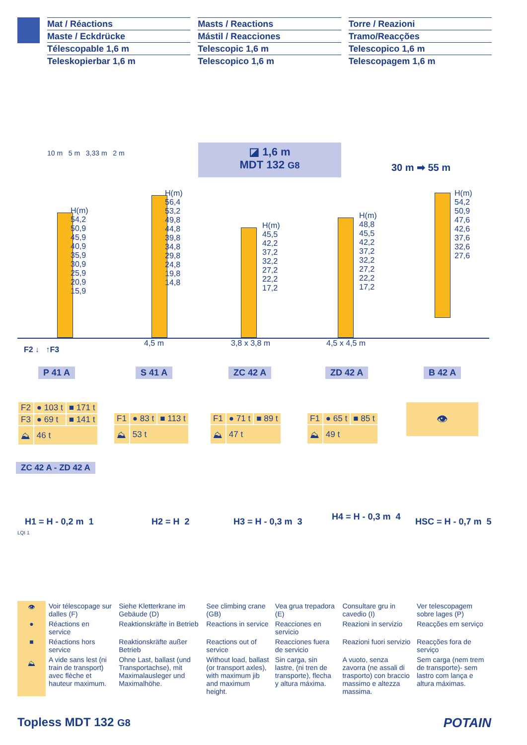Mat / Réactions
Maste / Eckdrücke
Télescopable 1,6 m
Teleskopierbar 1,6 m
Masts / Reactions
Mástil / Reacciones
Telescopic 1,6 m
Telescopico 1,6 m
Torre / Reazioni
Tramo/Reacções
Telescopico 1,6 m
Telescopagem 1,6 m
10 m 5 m 3,33 m 2 m
◪ 1,6 m
MDT 132 G8
30 m ➡ 55 m
H(m)
54,2
50,9
45,9
40,9
35,9
30,9
25,9
20,9
15,9
H(m)
56,4
53,2
49,8
44,8
39,8
34,8
29,8
24,8
19,8
14,8
H(m)
45,5
42,2
37,2
32,2
27,2
22,2
17,2
H(m)
48,8
45,5
42,2
37,2
32,2
27,2
22,2
17,2
H(m)
54,2
50,9
47,6
42,6
37,6
32,6
27,6
F2 ↓ ↑F3
4,5 m 3,8 x 3,8 m 4,5 x 4,5 m
P 41 A S 41 A ZC 42 A ZD 42 A B 42 A
| F2 | ● 103 t | ■ 171 t |
| F3 | ● 69 t | ■ 141 t |
| ⛰ | 46 t | |
| F1 | ● 83 t | ■ 113 t |
| ⛰ | 53 t | |
| F1 | ● 71 t | ■ 89 t |
| ⛰ | 47 t | |
| F1 | ● 65 t | ■ 85 t |
| ⛰ | 49 t | |
👁
ZC 42 A - ZD 42 A
H1 = H - 0,2 m 1 H2 = H 2 H3 = H - 0,3 m 3 H4 = H - 0,3 m 4 HSC = H - 0,7 m 5
LQI 1
| 👁 | Voir télescopage sur dalles (F) | Siehe Kletterkrane im Gebäude (D) | See climbing crane (GB) | Vea grua trepadora (E) | Consultare gru in cavedio (I) | Ver telescopagem sobre lages (P) |
| ● | Réactions en service | Reaktionskräfte in Betrieb | Reactions in service | Reacciones en servicio | Reazioni in servizio | Reacções em serviço |
| ■ | Réactions hors service | Reaktionskräfte außer Betrieb | Reactions out of service | Reacciones fuera de servicio | Reazioni fuori servizio | Reacções fora de serviço |
| ⛰ | A vide sans lest (ni train de transport) avec flèche et hauteur maximum. | Ohne Last, ballast (und Transportachse), mit Maximalausleger und Maximalhöhe. | Without load, ballast (or transport axles), with maximum jib and maximum height. | Sin carga, sin lastre, (ni tren de transporte), flecha y altura máxima. | A vuoto, senza zavorra (ne assali di trasporto) con braccio massimo e altezza massima. | Sem carga (nem trem de transporte)- sem lastro com lança e altura máximas. |
Topless MDT 132 G8 POTAIN